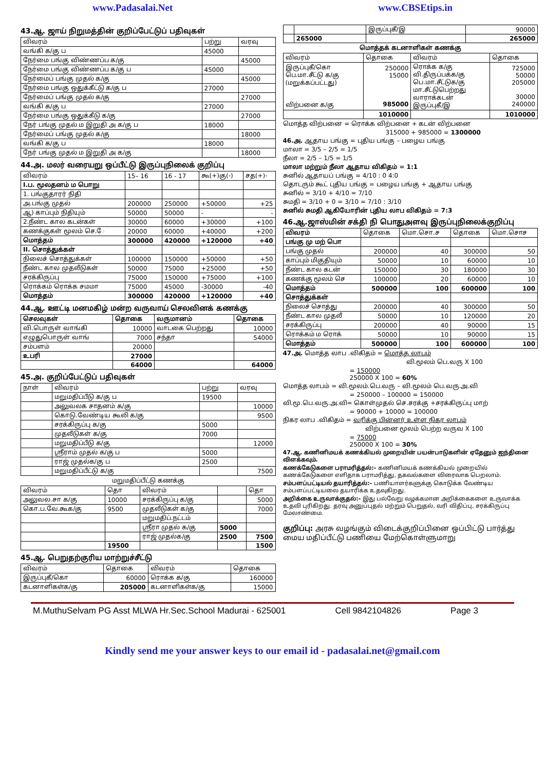www.Padasalai.Net www.CBSEtips.in
43.ஆ. ஜாய் நிறுமத்தின் குறிப்பேட்டுப் பதிவுகள்
| விவரம் | பற்று | வரவு |
| --- | --- | --- |
| வங்கி க/கு ப | 45000 | |
| நேர்மை பங்கு விண்ணப்ப க/கு | | 45000 |
| நேர்மை பங்கு விண்ணப்ப க/கு ப | 45000 | |
| நேர்மைப் பங்கு முதல் க/கு | | 45000 |
| நேர்மை பங்கு ஒதுக்கீட்டு க/கு ப | 27000 | |
| நேர்மைப் பங்கு முதல் க/கு | | 27000 |
| வங்கி க/கு ப | 27000 | |
| நேர்மை பங்கு ஒதுக்கீடு க/கு | | 27000 |
| நேர் பங்கு முதல் ம இறுதி அ க/கு ப | 18000 | |
| நேர்மைப் பங்கு முதல் க/கு | | 18000 |
| வங்கி க/கு ப | 18000 | |
| நேர் பங்கு முதல் ம இறுதி அ க/கு | | 18000 |
44.அ. மலர் வரையறு ஒப்பீட்டு இருப்புநிலைக் குறிப்பு
| விவரம் | 15– 16 | 16 - 17 | கூ(+)கு(-) | சத(+)- |
| --- | --- | --- | --- | --- |
| I.ப. மூலதனம் ம பொறு | | | | |
| 1. பங்குதாரர் நிதி | | | | |
| அ.பங்கு முதல் | 200000 | 250000 | +50000 | +25 |
| ஆ) காப்பும் நிதியும் | 50000 | 50000 | - | - |
| 2.நீண்ட கால கடன்கள் | 30000 | 60000 | +30000 | +100 |
| கணக்குகள் மூலம் செ.ே | 20000 | 60000 | +40000 | +200 |
| மொத்தம் | 300000 | 420000 | +120000 | +40 |
| II. சொத்துக்கள் | | | | |
| நிலைச் சொத்துக்கள் | 100000 | 150000 | +50000 | +50 |
| நீண்ட கால முதலீடுகள் | 50000 | 75000 | +25000 | +50 |
| சரக்கிருப்பு | 75000 | 150000 | +75000 | +100 |
| ரொக்கம் ரொக்க சமமா | 75000 | 45000 | -30000 | -40 |
| மொத்தம் | 300000 | 420000 | +120000 | +40 |
44.ஆ. ஊட்டி மனமகிழ் மன்ற வருவாய் செலவினக் கணக்கு
| செலவுகள் | தொகை | வருமானம் | தொகை |
| --- | --- | --- | --- |
| வி.பொருள் வாங்கி | 10000 | வாடகை பெற்றது | 10000 |
| எழுதுபொருள் வாங் | 7000 | சந்தா | 54000 |
| சம்பளம் | 20000 | | |
| உபரி | 27000 | | |
| | 64000 | | 64000 |
45.அ. குறிப்பேட்டுப் பதிவுகள்
| நாள் | விவரம் | பற்று | வரவு |
| --- | --- | --- | --- |
| | மறுமதிப்பீடு க/கு ப | 19500 | |
| | அலுவலக சாதனம் க/கு | | 10000 |
| | கொடு.வேண்டிய கூலி க/கு | | 9500 |
| | சரக்கிருப்பு க/கு | 5000 | |
| | முதலீடுகள் க/கு | 7000 | |
| | மறுமதிப்பீடு க/கு | | 12000 |
| | ஸ்ரீராம் முதல் க/கு ப | 5000 | |
| | ராஜ் முதல்க/கு ப | 2500 | |
| | மறுமதிப்பீட்டு க/கு | | 7500 |
மறுமதிப்பீட்டு கணக்கு
| விவரம் | தொ | விவரம் | | தொ |
| --- | --- | --- | --- | --- |
| அலுவல.சா க/கு | 10000 | சரக்கிருப்பு க/கு | | 5000 |
| கொ.ப.வே.கூக/கு | 9500 | முதலீடுகள் க/கு | | 7000 |
| | | மறுமதிப்.நட்டம் | | |
| | | ஸ்ரீரா முதல் க/கு | 5000 | |
| | | ராஜ் முதல்க/கு | 2500 | 7500 |
| | 19500 | | | 1500 |
45.ஆ. பெறுதற்குரிய மாற்றுச்சீட்டு
| விவரம் | தொகை | விவரம் | தொகை |
| --- | --- | --- | --- |
| இருப்புகீ/கொ | 60000 | ரொக்க க/கு | 160000 |
| கடனாளிகள்க/கு | 205000 | கடனாளிகள்க/கு | 15000 |
| | | இருப்புகீ/இ | 90000 |
| | 265000 | | 265000 |
மொத்தக் கடனாளிகள் கணக்கு
| விவரம் | தொகை | விவரம் | தொகை |
| --- | --- | --- | --- |
| இருப்புகீ/கொ பெ.மா.சீட்டு க/கு (மறுக்கப்பட்டது) விற்பனை க/கு | 250000 15000 985000 | ரொக்க க/கு வி.திருப்பக்க/கு பெ.மா.சீட்டுக/கு மா.சீட்டுபெற்றது வாராக்கடன் இருப்புகீ/இ | 725000 50000 205000 30000 240000 |
| | 1010000 | | 1010000 |
மொத்த விற்பனை = ரொக்க விற்பனை + கடன் விற்பனை
315000 + 985000 = 1300000
46.அ. ஆதாய பங்கு = புதிய பங்கு – பழைய பங்கு
மாலா = 3/5 – 2/5 = 1/5
நீலா = 2/5 – 1/5 = 1/5
மாலா மற்றும் நீலா ஆதாய விகிதம் = 1:1
சுனில் ஆதாயப் பங்கு = 4/10 : 0 4:0
தொடரும் கூட் புதிய பங்கு = பழைய பங்கு + ஆதாய பங்கு
சுனில் = 3/10 + 4/10 = 7/10
சுமதி = 3/10 + 0 = 3/10 = 7/10 : 3/10
சுனில் சுமதி ஆகியோரின் புதிய லாப விகிதம் = 7:3
46.ஆ.ஜாஸ்மின் சக்தி நி பொதுஅளவு இருப்புநிலைக்குறிப்பு
| விவரம் | தொகை | மொ.சொ.ச | தொகை | மொ.சொச |
| --- | --- | --- | --- | --- |
| பங்கு மு மற் பொ | | | | |
| பங்கு முதல் | 200000 | 40 | 300000 | 50 |
| காப்பும் மிகுதியும் | 50000 | 10 | 60000 | 10 |
| நீண்ட கால கடன் | 150000 | 30 | 180000 | 30 |
| கணக்கு மூலம் செ | 100000 | 20 | 60000 | 10 |
| மொத்தம் | 500000 | 100 | 600000 | 100 |
| சொத்துக்கள் | | | | |
| நிலைச் சொத்து | 200000 | 40 | 300000 | 50 |
| நீண்ட கால முதலீ | 50000 | 10 | 120000 | 20 |
| சரக்கிருப்பு | 200000 | 40 | 90000 | 15 |
| ரொக்கம் ம ரொக் | 50000 | 10 | 90000 | 15 |
| மொத்தம் | 500000 | 100 | 600000 | 100 |
47.அ. மொத்த லாப .விகிதம் = மொத்த லாபம்
வி.மூலம் பெ.வரு X 100
= 150000
250000 X 100 = 60%
மொத்த லாபம் = வி.மூலம்.பெ.வரு – வி.மூலம் பெ.வரு.அ.வி
= 250000 – 100000 = 150000
வி.மூ.பெ.வரு.அ.வி= கொள்முதல் செ.சரக்கு +சரக்கிருப்பு மாற்
= 90000 + 10000 = 100000
நிகர லாப .விகிதம் = வரிக்கு பின்னர் உள்ள நிகர லாபம்
விற்பனை மூலம் பெற்ற வருவ X 100
= 75000
250000 X 100 = 30%
47.ஆ. கணினிமயக் கணக்கியல் முறையின் பயன்பாடுகளின் ஏதேனும் ஐந்தினை விளக்கவும்.
கணக்கேடுகளை பராமரித்தல்:- கணினிமயக் கணக்கியல் முறையில் கணக்கேடுகளை எளிதாக பராமரித்து, தகவல்களை விரைவாக பெறலாம்.
சம்பளப்பட்டியல் தயாரித்தல்:- பணியாளர்களுக்கு கொடுக்க வேண்டிய சம்பளப்பட்டியலை தயாரிக்க உதவுகிறது.
அறிக்கை உருவாக்குதல்:- இது பல்வேறு வழக்கமான அறிக்கைகளை உருவாக்க உதவி புரிகிறது. தரவு அனுப்புதல் மற்றும் பெறுதல், வரி விதிப்பு, சரக்கிருப்பு மேலாண்மை.
குறிப்பு: அரசு வழங்கும் விடைக்குறிப்பினை ஒப்பிட்டு பார்த்து மைய மதிப்பீட்டு பணியை மேற்கொள்ளுமாறு
M.MuthuSelvam PG Asst MLWA Hr.Sec.School Madurai - 625001 Cell 9842104826 Page 3
Kindly send me your answer keys to our email id - padasalai.net@gmail.com